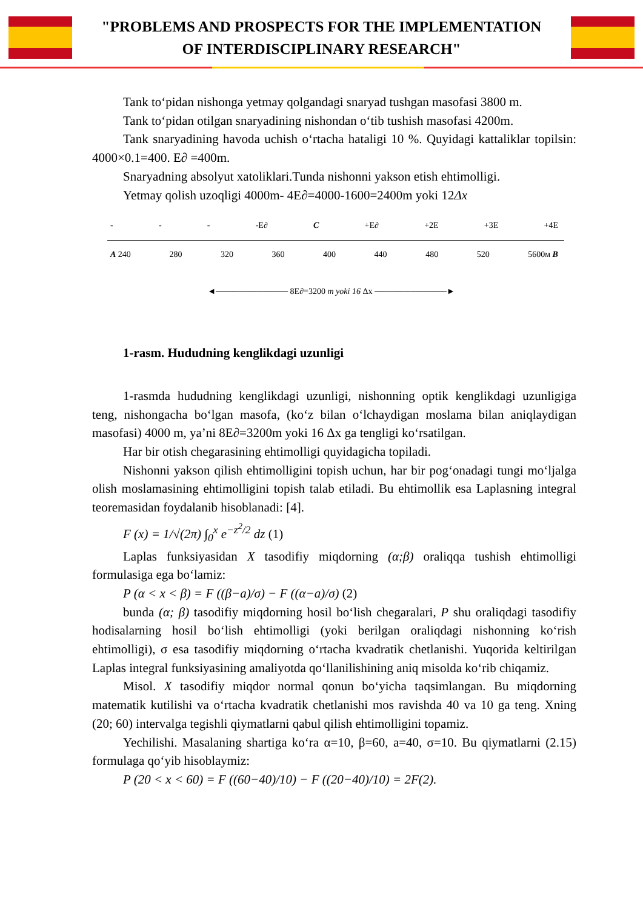"PROBLEMS AND PROSPECTS FOR THE IMPLEMENTATION
OF INTERDISCIPLINARY RESEARCH"
Tank to‘pidan nishonga yetmay qolgandagi snaryad tushgan masofasi 3800 m.
Tank to‘pidan otilgan snaryadining nishondan o‘tib tushish masofasi 4200m.
Tank snaryadining havoda uchish o‘rtacha hataligi 10 %. Quyidagi kattaliklar topilsin: 4000×0.1=400. E∂ =400m.
Snaryadning absolyut xatoliklari.Tunda nishonni yakson etish ehtimolligi.
Yetmay qolish uzoqligi 4000m- 4E∂=4000-1600=2400m yoki 12Δx
- - - -E∂ C +E∂ +2E +3E +4E
A 240 280 320 360 400 440 480 520 5600м B
◄──────────── 8E∂=3200 m yoki 16 Δx ────────────►
1-rasm. Hududning kenglikdagi uzunligi
1-rasmda hududning kenglikdagi uzunligi, nishonning optik kenglikdagi uzunligiga teng, nishongacha bo‘lgan masofa, (ko‘z bilan o‘lchaydigan moslama bilan aniqlaydigan masofasi) 4000 m, ya’ni 8E∂=3200m yoki 16 Δx ga tengligi ko‘rsatilgan.
Har bir otish chegarasining ehtimolligi quyidagicha topiladi.
Nishonni yakson qilish ehtimolligini topish uchun, har bir pog‘onadagi tungi mo‘ljalga olish moslamasining ehtimolligini topish talab etiladi. Bu ehtimollik esa Laplasning integral teoremasidan foydalanib hisoblanadi: [4].
F (x) = 1/√(2π) ∫<sub>0</sub><sup>x</sup> e<sup>−z<sup>2</sup>/2</sup> dz (1)
Laplas funksiyasidan X tasodifiy miqdorning (α;β) oraliqqa tushish ehtimolligi formulasiga ega bo‘lamiz:
P (α < x < β) = F ((β−a)/σ) − F ((α−a)/σ) (2)
bunda (α; β) tasodifiy miqdorning hosil bo‘lish chegaralari, P shu oraliqdagi tasodifiy hodisalarning hosil bo‘lish ehtimolligi (yoki berilgan oraliqdagi nishonning ko‘rish ehtimolligi), σ esa tasodifiy miqdorning o‘rtacha kvadratik chetlanishi. Yuqorida keltirilgan Laplas integral funksiyasining amaliyotda qo‘llanilishining aniq misolda ko‘rib chiqamiz.
Misol. X tasodifiy miqdor normal qonun bo‘yicha taqsimlangan. Bu miqdorning matematik kutilishi va o‘rtacha kvadratik chetlanishi mos ravishda 40 va 10 ga teng. Xning (20; 60) intervalga tegishli qiymatlarni qabul qilish ehtimolligini topamiz.
Yechilishi. Masalaning shartiga ko‘ra α=10, β=60, a=40, σ=10. Bu qiymatlarni (2.15) formulaga qo‘yib hisoblaymiz:
P (20 < x < 60) = F ((60−40)/10) − F ((20−40)/10) = 2F(2).